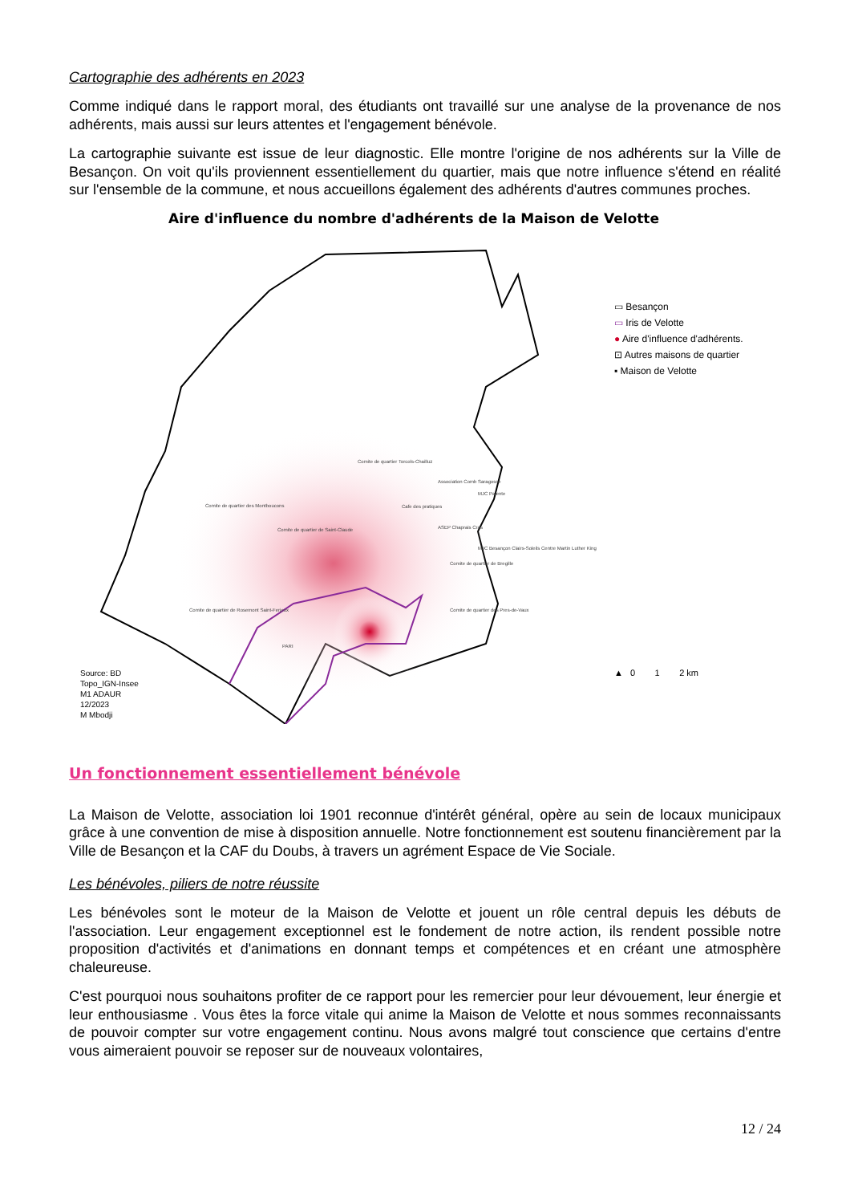Cartographie des adhérents en 2023
Comme indiqué dans le rapport moral, des étudiants ont travaillé sur une analyse de la provenance de nos adhérents, mais aussi sur leurs attentes et l'engagement bénévole.
La cartographie suivante est issue de leur diagnostic. Elle montre l'origine de nos adhérents sur la Ville de Besançon. On voit qu'ils proviennent essentiellement du quartier, mais que notre influence s'étend en réalité sur l'ensemble de la commune, et nous accueillons également des adhérents d'autres communes proches.
Aire d'influence du nombre d'adhérents de la Maison de Velotte
Comite de quartier Torcols-Chailluz
Association Comb Saragosse
MJC Palente
Comite de quartier des Montboucons
Cafe des pratiques
Comite de quartier de Saint-Claude
ASEP Chaprais Cras
MJC Besançon Clairs-Soleils Centre Martin Luther King
Comite de quartier de Bregille
Comite de quartier de Rosemont Saint-Ferjeux
Comite de quartier des Pres-de-Vaux
PARI
▭ Besançon
▭ Iris de Velotte
● Aire d'influence d'adhérents.
⊡ Autres maisons de quartier
▪ Maison de Velotte
Source: BD
Topo_IGN-Insee
M1 ADAUR
12/2023
M Mbodji
▲ 0 1 2 km
Un fonctionnement essentiellement bénévole
La Maison de Velotte, association loi 1901 reconnue d'intérêt général, opère au sein de locaux municipaux grâce à une convention de mise à disposition annuelle. Notre fonctionnement est soutenu financièrement par la Ville de Besançon et la CAF du Doubs, à travers un agrément Espace de Vie Sociale.
Les bénévoles, piliers de notre réussite
Les bénévoles sont le moteur de la Maison de Velotte et jouent un rôle central depuis les débuts de l'association. Leur engagement exceptionnel est le fondement de notre action, ils rendent possible notre proposition d'activités et d'animations en donnant temps et compétences et en créant une atmosphère chaleureuse.
C'est pourquoi nous souhaitons profiter de ce rapport pour les remercier pour leur dévouement, leur énergie et leur enthousiasme . Vous êtes la force vitale qui anime la Maison de Velotte et nous sommes reconnaissants de pouvoir compter sur votre engagement continu. Nous avons malgré tout conscience que certains d'entre vous aimeraient pouvoir se reposer sur de nouveaux volontaires,
12 / 24